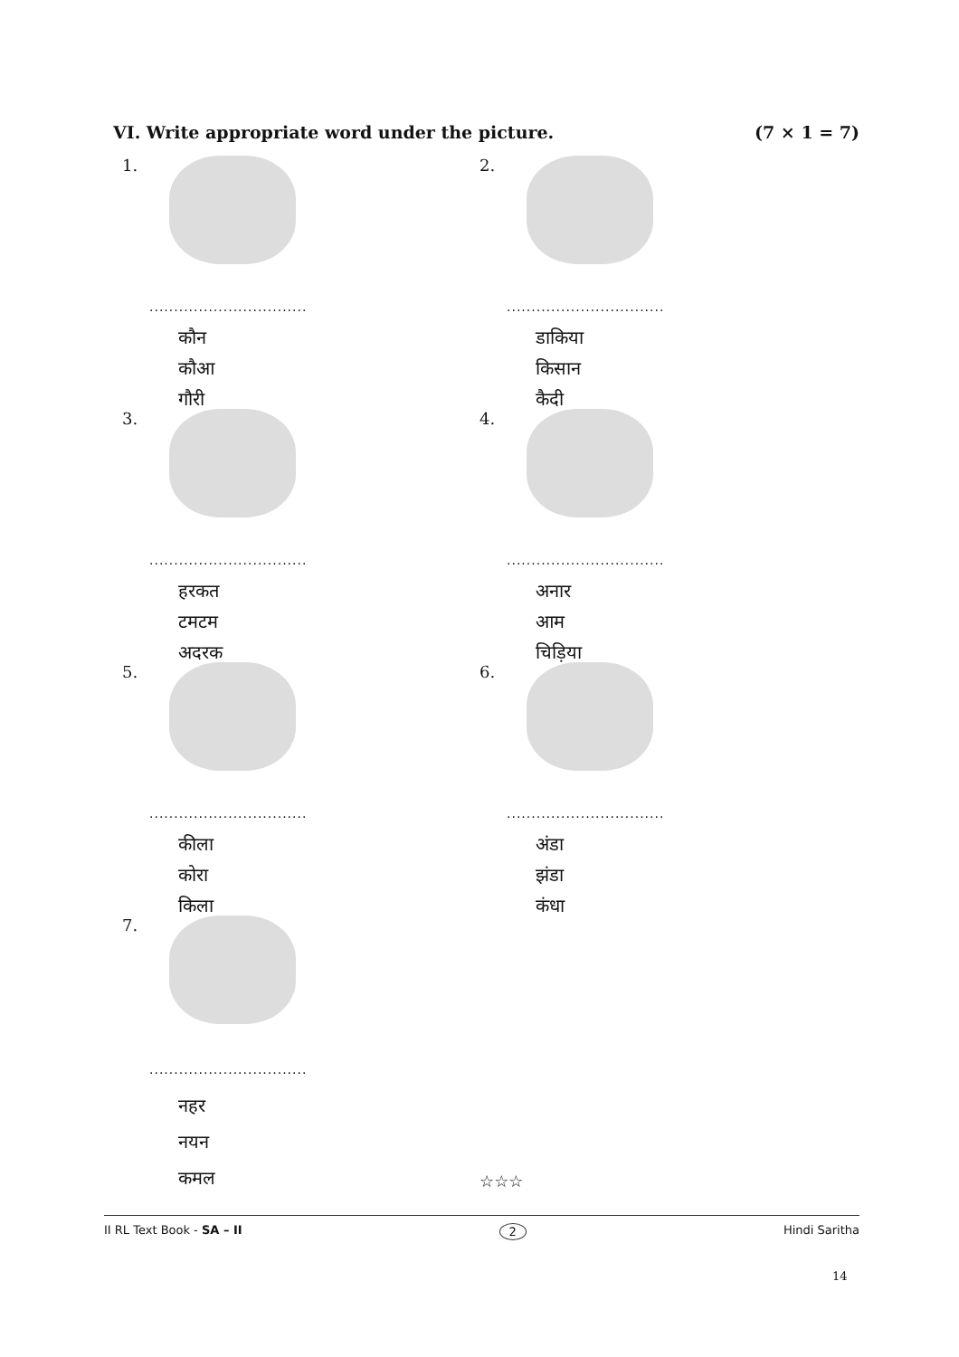VI. Write appropriate word under the picture. (7 × 1 = 7)
1.
................................
कौन
कौआ
गौरी
2.
................................
डाकिया
किसान
कैदी
3.
................................
हरकत
टमटम
अदरक
4.
................................
अनार
आम
चिड़िया
5.
................................
कीला
कोरा
किला
6.
................................
अंडा
झंडा
कंधा
7.
................................
नहर
नयन
कमल
☆☆☆
II RL Text Book - SA – II 2 Hindi Saritha
14